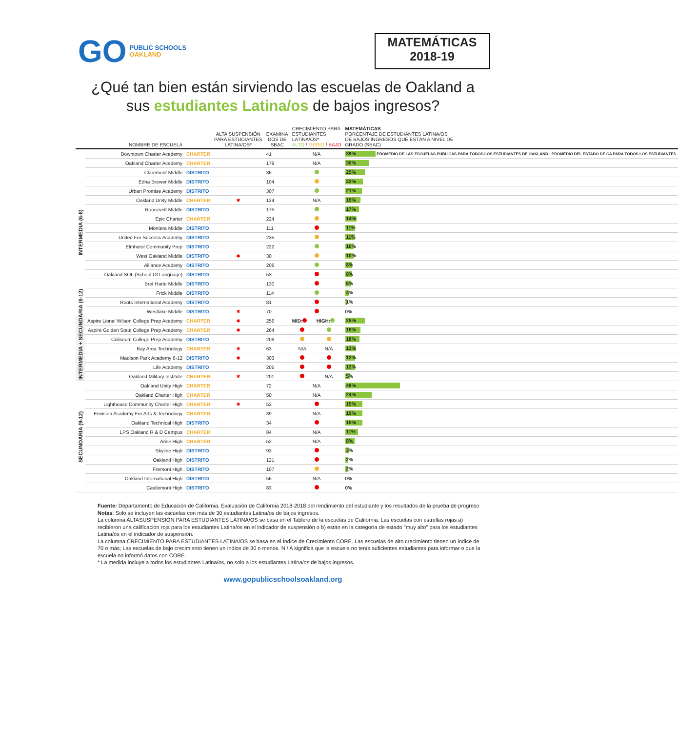GO
PUBLIC SCHOOLS
OAKLAND
MATEMÁTICAS
2018-19
¿Qué tan bien están sirviendo las escuelas de Oakland a
sus estudiantes Latina/os de bajos ingresos?
| | NOMBRE DE ESCUELA | | ALTA SUSPENSIÓN PARA ESTUDIANTES LATINA/OS* | EXAMINA DOS DE SBAC | CRECIMIENTO PARA ESTUDIANTES LATINA/OS* ALTO / MEDIO / BAJO | | MATEMÁTICAS PORCENTAJE DE ESTUDIANTES LATINA/OS DE BAJOS INGRESOS QUE ESTÁN A NIVEL DE GRADO (SBAC) |
| --- | --- | --- | --- | --- | --- | --- | --- |
| INTERMEDIA (6-8) | Downtown Charter Academy | CHARTER | | 41 | N/A | | 39% PROMEDIO DE LAS ESCUELAS PÚBLICAS PARA TODOS LOS ESTUDIANTES DE OAKLAND · PROMEDIO DEL ESTADO DE CA PARA TODOS LOS ESTUDIANTES |
| | Oakland Charter Academy | CHARTER | | 179 | N/A | | 30% |
| | Claremont Middle | DISTRITO | | 36 | | | 25% |
| | Edna Brewer Middle | DISTRITO | | 104 | | | 22% |
| | Urban Promise Academy | DISTRITO | | 307 | | | 21% |
| | Oakland Unity Middle | CHARTER | ✱ | 124 | N/A | | 19% |
| | Roosevelt Middle | DISTRITO | | 175 | | | 17% |
| | Epic Charter | CHARTER | | 224 | | | 14% |
| | Montera Middle | DISTRITO | | 111 | | | 11% |
| | United For Success Academy | DISTRITO | | 235 | | | 11% |
| | Elmhurst Community Prep | DISTRITO | | 222 | | | 10% |
| | West Oakland Middle | DISTRITO | ✱ | 30 | | | 10% |
| | Alliance Academy | DISTRITO | | 206 | | | 8% |
| | Oakland SOL (School Of Language) | DISTRITO | | 53 | | | 8% |
| | Bret Harte Middle | DISTRITO | | 130 | | | 6% |
| | Frick Middle | DISTRITO | | 114 | | | 4% |
| | Roots International Academy | DISTRITO | | 81 | | | 1% |
| | Westlake Middle | DISTRITO | ✱ | 70 | | | 0% |
| INTERMEDIA + SECUNDARIA (6-12) | Aspire Lionel Wilson College Prep Academy | CHARTER | ✱ | 256 | MID: | HIGH: | 25% |
| | Aspire Golden State College Prep Academy | CHARTER | ✱ | 264 | | | 19% |
| | Coliseum College Prep Academy | DISTRITO | | 208 | | | 18% |
| | Bay Area Technology | CHARTER | ✱ | 63 | N/A | N/A | 13% |
| | Madison Park Academy 6-12 | DISTRITO | ✱ | 303 | | | 12% |
| | Life Academy | DISTRITO | | 205 | | | 12% |
| | Oakland Military Institute | CHARTER | ✱ | 201 | | N/A | 5% |
| SECUNDARIA (9-12) | Oakland Unity High | CHARTER | | 72 | N/A | | 49% |
| | Oakland Charter High | CHARTER | | 50 | N/A | | 24% |
| | Lighthouse Community Charter High | CHARTER | ✱ | 52 | | | 15% |
| | Envision Academy For Arts & Technology | CHARTER | | 39 | N/A | | 15% |
| | Oakland Technical High | DISTRITO | | 34 | | | 15% |
| | LPS Oakland R & D Campus | CHARTER | | 84 | N/A | | 11% |
| | Arise High | CHARTER | | 52 | N/A | | 8% |
| | Skyline High | DISTRITO | | 93 | | | 3% |
| | Oakland High | DISTRITO | | 121 | | | 2% |
| | Fremont High | DISTRITO | | 107 | | | 2% |
| | Oakland International High | DISTRITO | | 56 | N/A | | 0% |
| | Castlemont High | DISTRITO | | 83 | | | 0% |
Fuente: Departamento de Educación de California. Evaluación de California 2018-2018 del rendimiento del estudiante y los resultados de la prueba de progreso
Notas: Solo se incluyen las escuelas con más de 30 estudiantes Latina/os de bajos ingresos.
La columna ALTASUSPENSIÓN PARA ESTUDIANTES LATINA/OS se basa en el Tablero de la escuelas de California. Las escuelas con estrellas rojas a) recibieron una calificación roja para los estudiantes Latina/os en el indicador de suspensión o b) están en la categoría de estado "muy alto" para los estudiantes Latina/os en el indicador de suspensión.
La columna CRECIMIENTO PARA ESTUDIANTES LATINA/OS se basa en el Índice de Crecimiento CORE. Las escuelas de alto crecimiento tienen un índice de 70 o más; Las escuelas de bajo crecimiento tienen un índice de 30 o menos. N / A significa que la escuela no tenía suficientes estudiantes para informar o que la escuela no informó datos con CORE.
* La medida incluye a todos los estudiantes Latina/os, no solo a los estudiantes Latina/os de bajos ingresos.
www.gopublicschoolsoakland.org